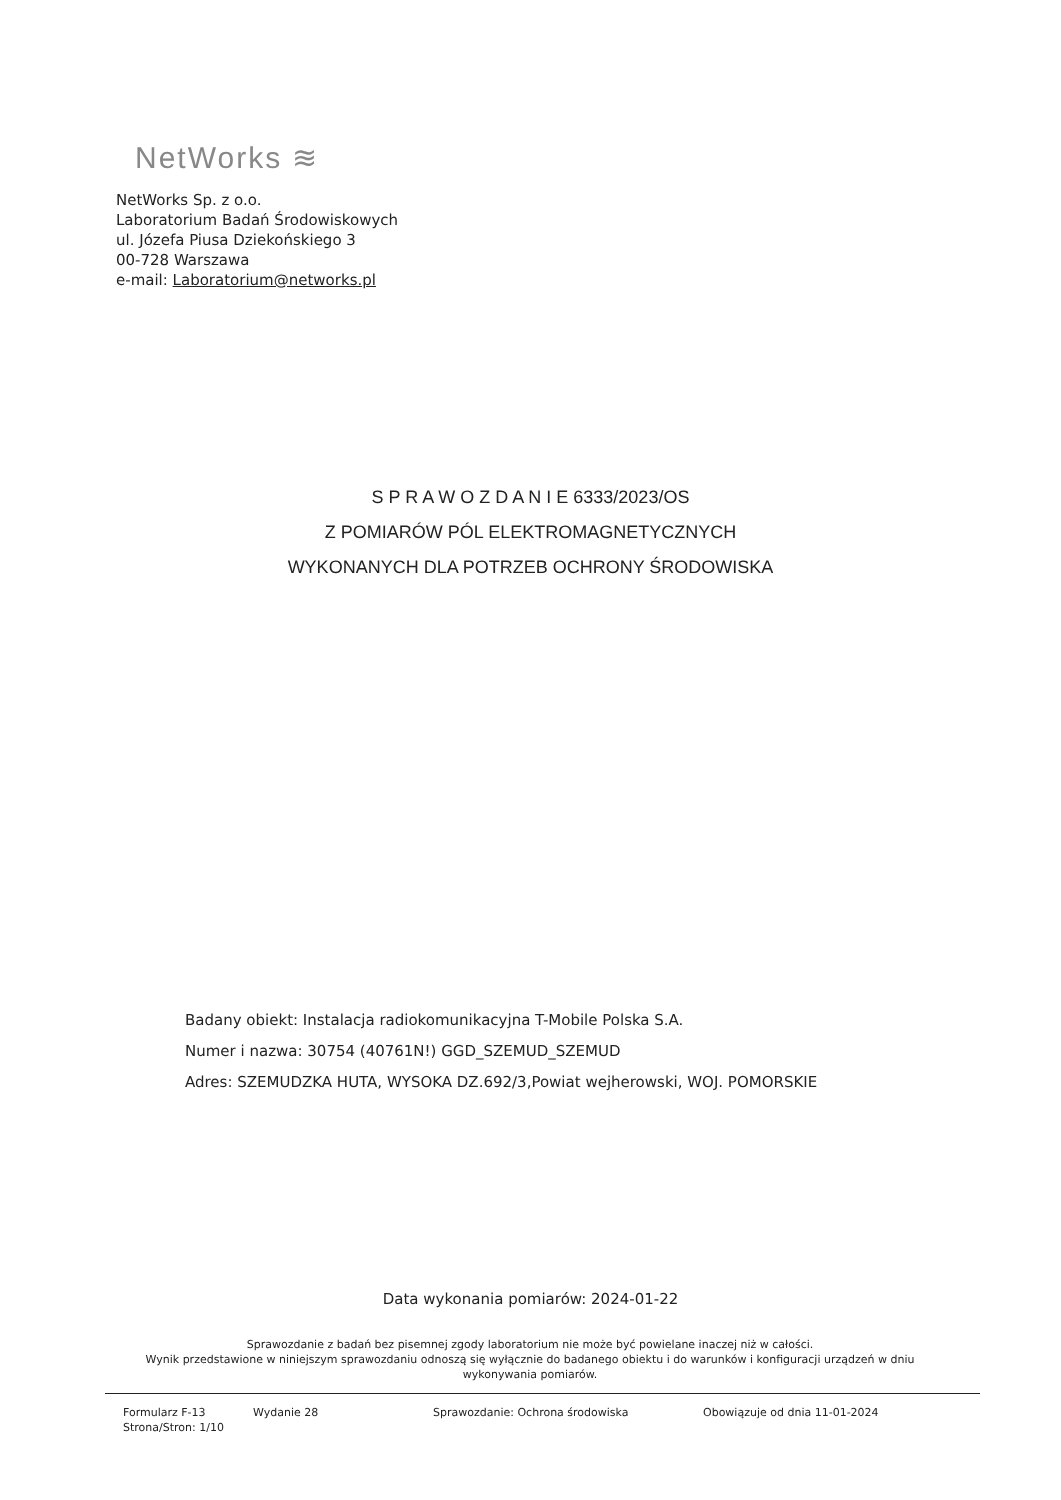NetWorks ≋
NetWorks Sp. z o.o.
Laboratorium Badań Środowiskowych
ul. Józefa Piusa Dziekońskiego 3
00-728 Warszawa
e-mail: Laboratorium@networks.pl
S P R A W O Z D A N I E 6333/2023/OS
Z POMIARÓW PÓL ELEKTROMAGNETYCZNYCH
WYKONANYCH DLA POTRZEB OCHRONY ŚRODOWISKA
Badany obiekt: Instalacja radiokomunikacyjna T-Mobile Polska S.A.
Numer i nazwa: 30754 (40761N!) GGD_SZEMUD_SZEMUD
Adres: SZEMUDZKA HUTA, WYSOKA DZ.692/3,Powiat wejherowski, WOJ. POMORSKIE
Data wykonania pomiarów: 2024-01-22
Sprawozdanie z badań bez pisemnej zgody laboratorium nie może być powielane inaczej niż w całości.
Wynik przedstawione w niniejszym sprawozdaniu odnoszą się wyłącznie do badanego obiektu i do warunków i konfiguracji urządzeń w dniu wykonywania pomiarów.
Formularz F-13
Strona/Stron: 1/10
Wydanie 28 Sprawozdanie: Ochrona środowiska Obowiązuje od dnia 11-01-2024